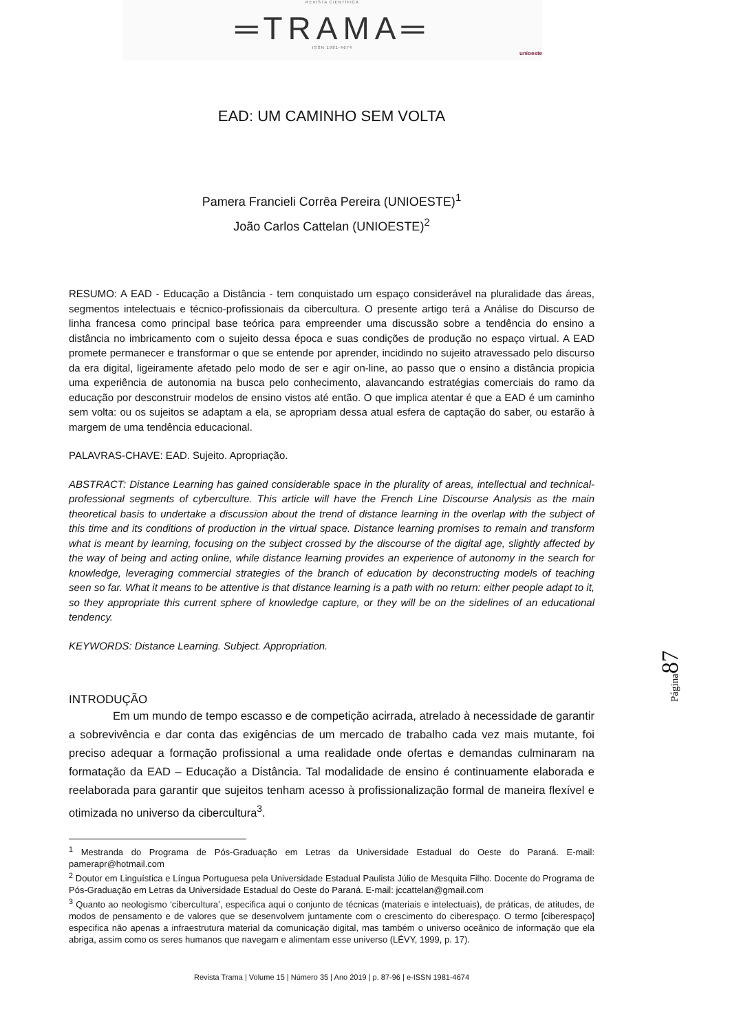REVISTA CIENTÍFICA
═TRAMA═
ISSN 1981-4674
unioeste
EAD: UM CAMINHO SEM VOLTA
Pamera Francieli Corrêa Pereira (UNIOESTE)<sup>1</sup>
João Carlos Cattelan (UNIOESTE)<sup>2</sup>
RESUMO: A EAD - Educação a Distância - tem conquistado um espaço considerável na pluralidade das áreas, segmentos intelectuais e técnico-profissionais da cibercultura. O presente artigo terá a Análise do Discurso de linha francesa como principal base teórica para empreender uma discussão sobre a tendência do ensino a distância no imbricamento com o sujeito dessa época e suas condições de produção no espaço virtual. A EAD promete permanecer e transformar o que se entende por aprender, incidindo no sujeito atravessado pelo discurso da era digital, ligeiramente afetado pelo modo de ser e agir on-line, ao passo que o ensino a distância propicia uma experiência de autonomia na busca pelo conhecimento, alavancando estratégias comerciais do ramo da educação por desconstruir modelos de ensino vistos até então. O que implica atentar é que a EAD é um caminho sem volta: ou os sujeitos se adaptam a ela, se apropriam dessa atual esfera de captação do saber, ou estarão à margem de uma tendência educacional.
PALAVRAS-CHAVE: EAD. Sujeito. Apropriação.
ABSTRACT: Distance Learning has gained considerable space in the plurality of areas, intellectual and technical-professional segments of cyberculture. This article will have the French Line Discourse Analysis as the main theoretical basis to undertake a discussion about the trend of distance learning in the overlap with the subject of this time and its conditions of production in the virtual space. Distance learning promises to remain and transform what is meant by learning, focusing on the subject crossed by the discourse of the digital age, slightly affected by the way of being and acting online, while distance learning provides an experience of autonomy in the search for knowledge, leveraging commercial strategies of the branch of education by deconstructing models of teaching seen so far. What it means to be attentive is that distance learning is a path with no return: either people adapt to it, so they appropriate this current sphere of knowledge capture, or they will be on the sidelines of an educational tendency.
KEYWORDS: Distance Learning. Subject. Appropriation.
INTRODUÇÃO
Em um mundo de tempo escasso e de competição acirrada, atrelado à necessidade de garantir a sobrevivência e dar conta das exigências de um mercado de trabalho cada vez mais mutante, foi preciso adequar a formação profissional a uma realidade onde ofertas e demandas culminaram na formatação da EAD – Educação a Distância. Tal modalidade de ensino é continuamente elaborada e reelaborada para garantir que sujeitos tenham acesso à profissionalização formal de maneira flexível e otimizada no universo da cibercultura<sup>3</sup>.
<sup>1</sup> Mestranda do Programa de Pós-Graduação em Letras da Universidade Estadual do Oeste do Paraná. E-mail: pamerapr@hotmail.com
<sup>2</sup> Doutor em Linguística e Língua Portuguesa pela Universidade Estadual Paulista Júlio de Mesquita Filho. Docente do Programa de Pós-Graduação em Letras da Universidade Estadual do Oeste do Paraná. E-mail: jccattelan@gmail.com
<sup>3</sup> Quanto ao neologismo ‘cibercultura’, especifica aqui o conjunto de técnicas (materiais e intelectuais), de práticas, de atitudes, de modos de pensamento e de valores que se desenvolvem juntamente com o crescimento do ciberespaço. O termo [ciberespaço] especifica não apenas a infraestrutura material da comunicação digital, mas também o universo oceânico de informação que ela abriga, assim como os seres humanos que navegam e alimentam esse universo (LÉVY, 1999, p. 17).
Revista Trama | Volume 15 | Número 35 | Ano 2019 | p. 87-96 | e-ISSN 1981-4674
Página87